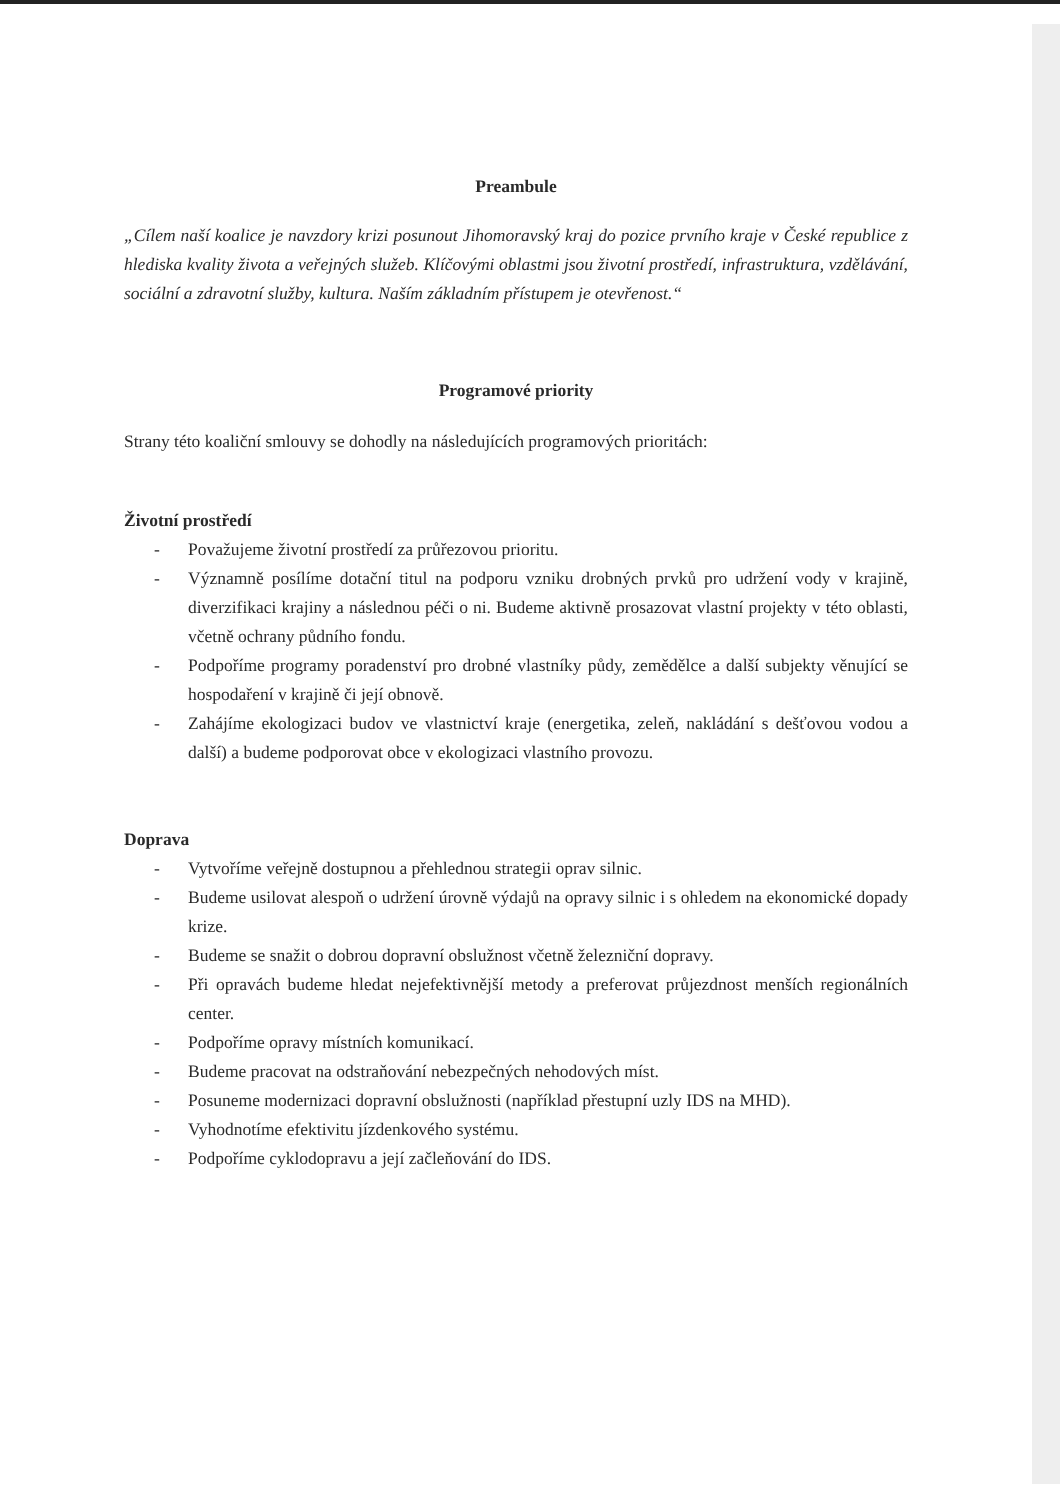Preambule
„Cílem naší koalice je navzdory krizi posunout Jihomoravský kraj do pozice prvního kraje v České republice z hlediska kvality života a veřejných služeb. Klíčovými oblastmi jsou životní prostředí, infrastruktura, vzdělávání, sociální a zdravotní služby, kultura. Naším základním přístupem je otevřenost.“
Programové priority
Strany této koaliční smlouvy se dohodly na následujících programových prioritách:
Životní prostředí
- Považujeme životní prostředí za průřezovou prioritu.
- Významně posílíme dotační titul na podporu vzniku drobných prvků pro udržení vody v krajině, diverzifikaci krajiny a následnou péči o ni. Budeme aktivně prosazovat vlastní projekty v této oblasti, včetně ochrany půdního fondu.
- Podpoříme programy poradenství pro drobné vlastníky půdy, zemědělce a další subjekty věnující se hospodaření v krajině či její obnově.
- Zahájíme ekologizaci budov ve vlastnictví kraje (energetika, zeleň, nakládání s dešťovou vodou a další) a budeme podporovat obce v ekologizaci vlastního provozu.
Doprava
- Vytvoříme veřejně dostupnou a přehlednou strategii oprav silnic.
- Budeme usilovat alespoň o udržení úrovně výdajů na opravy silnic i s ohledem na ekonomické dopady krize.
- Budeme se snažit o dobrou dopravní obslužnost včetně železniční dopravy.
- Při opravách budeme hledat nejefektivnější metody a preferovat průjezdnost menších regionálních center.
- Podpoříme opravy místních komunikací.
- Budeme pracovat na odstraňování nebezpečných nehodových míst.
- Posuneme modernizaci dopravní obslužnosti (například přestupní uzly IDS na MHD).
- Vyhodnotíme efektivitu jízdenkového systému.
- Podpoříme cyklodopravu a její začleňování do IDS.